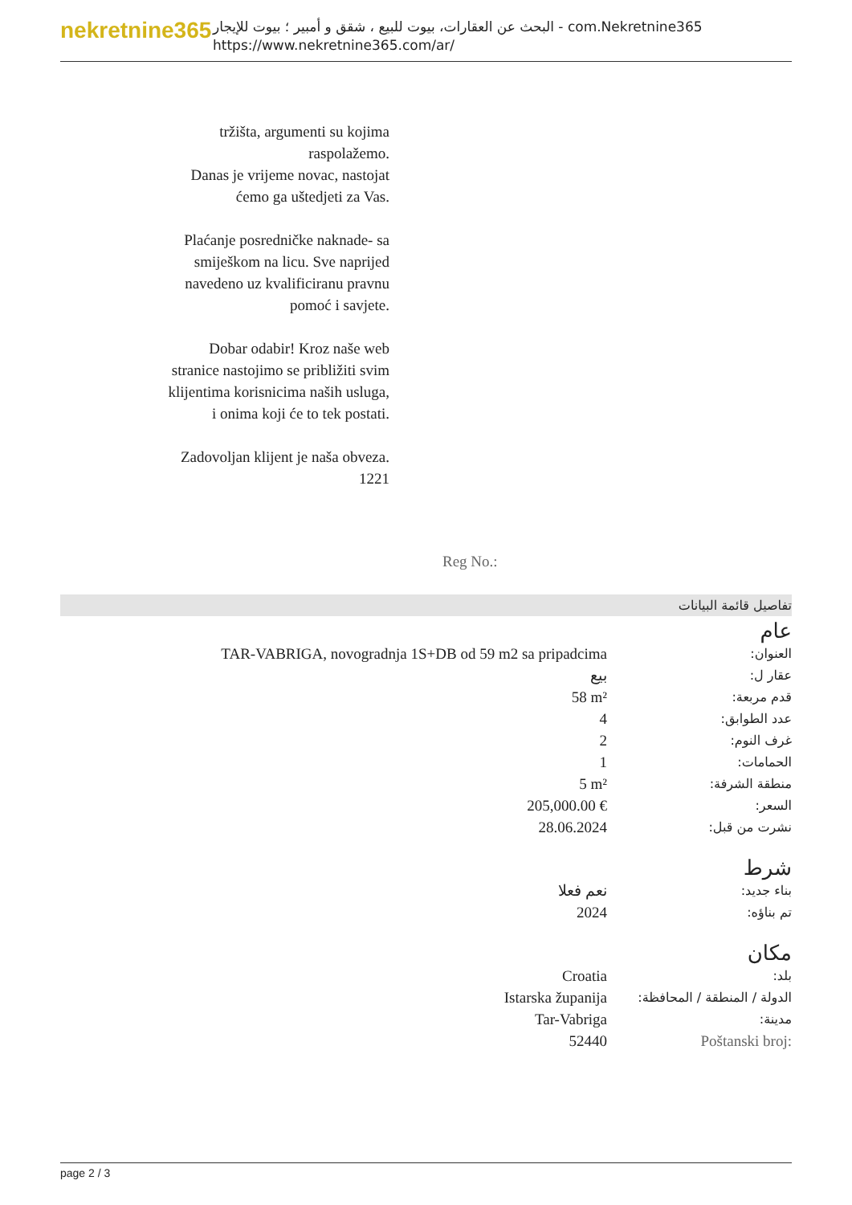nekretnine365
البحث عن العقارات، بيوت للبيع ، شقق و أمبير ؛ بيوت للإيجار - com.Nekretnine365
https://www.nekretnine365.com/ar/
tržišta, argumenti su kojima raspolažemo.
Danas je vrijeme novac, nastojat ćemo ga uštedjeti za Vas.
Plaćanje posredničke naknade- sa smiješkom na licu. Sve naprijed navedeno uz kvalificiranu pravnu pomoć i savjete.
Dobar odabir! Kroz naše web stranice nastojimo se približiti svim klijentima korisnicima naših usluga, i onima koji će to tek postati.
Zadovoljan klijent je naša obveza.
1221
Reg No.:
تفاصيل قائمة البيانات
عام
| TAR-VABRIGA, novogradnja 1S+DB od 59 m2 sa pripadcima | العنوان: |
| بيع | عقار ل: |
| 58 m² | قدم مربعة: |
| 4 | عدد الطوابق: |
| 2 | غرف النوم: |
| 1 | الحمامات: |
| 5 m² | منطقة الشرفة: |
| 205,000.00 € | السعر: |
| 28.06.2024 | نشرت من قبل: |
شرط
| نعم فعلا | بناء جديد: |
| 2024 | تم بناؤه: |
مكان
| Croatia | بلد: |
| Istarska županija | الدولة / المنطقة / المحافظة: |
| Tar-Vabriga | مدينة: |
| 52440 | Poštanski broj: |
page 2 / 3